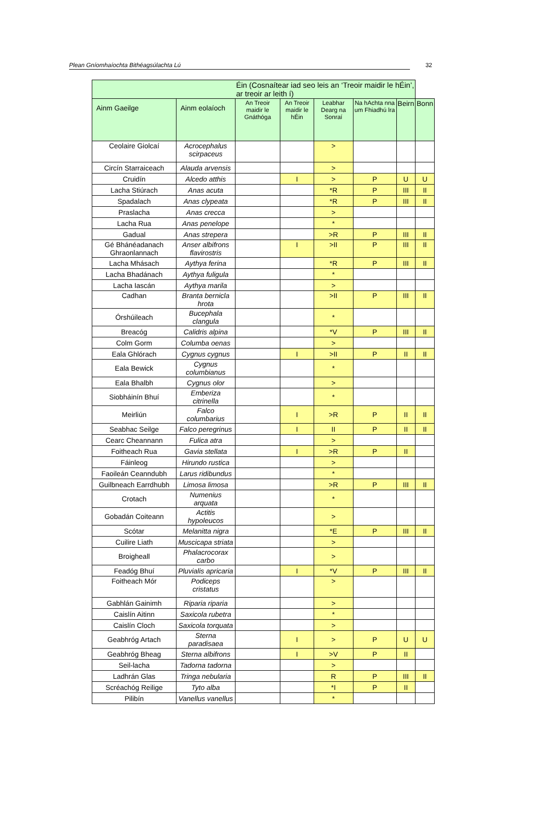Plean Gníomhaíochta Bithéagsúlachta Lú 32
| | | Éin (Cosnaítear iad seo leis an ‘Treoir maidir le hÉin’, ar treoir ar leith í) | | | | | |
| --- | --- | --- | --- | --- | --- | --- | --- |
| Ainm Gaeilge | Ainm eolaíoch | An Treoir maidir le Gnáthóga | An Treoir maidir le hÉin | Leabhar Dearg na Sonraí | Na hAchta nna um Fhiadhú lra | Beirn | Bonn |
| Ceolaire Giolcaí | Acrocephalus scirpaceus | | | > | | | |
| Circín Starraiceach | Alauda arvensis | | | > | | | |
| Cruidín | Alcedo atthis | | I | > | P | U | U |
| Lacha Stiúrach | Anas acuta | | | *R | P | III | II |
| Spadalach | Anas clypeata | | | *R | P | III | II |
| Praslacha | Anas crecca | | | > | | | |
| Lacha Rua | Anas penelope | | | * | | | |
| Gadual | Anas strepera | | | >R | P | III | II |
| Gé Bhánéadanach Ghraonlannach | Anser albifrons flavirostris | | I | >II | P | III | II |
| Lacha Mhásach | Aythya ferina | | | *R | P | III | II |
| Lacha Bhadánach | Aythya fuligula | | | * | | | |
| Lacha Iascán | Aythya marila | | | > | | | |
| Cadhan | Branta bernicla hrota | | | >II | P | III | II |
| Órshúileach | Bucephala clangula | | | * | | | |
| Breacóg | Calidris alpina | | | *V | P | III | II |
| Colm Gorm | Columba oenas | | | > | | | |
| Eala Ghlórach | Cygnus cygnus | | I | >II | P | II | II |
| Eala Bewick | Cygnus columbianus | | | * | | | |
| Eala Bhalbh | Cygnus olor | | | > | | | |
| Siobháinín Bhuí | Emberiza citrinella | | | * | | | |
| Meirliún | Falco columbarius | | I | >R | P | II | II |
| Seabhac Seilge | Falco peregrinus | | I | II | P | II | II |
| Cearc Cheannann | Fulica atra | | | > | | | |
| Foitheach Rua | Gavia stellata | | I | >R | P | II | |
| Fáinleog | Hirundo rustica | | | > | | | |
| Faoileán Ceanndubh | Larus ridibundus | | | * | | | |
| Guilbneach Earrdhubh | Limosa limosa | | | >R | P | III | II |
| Crotach | Numenius arquata | | | * | | | |
| Gobadán Coiteann | Actitis hypoleucos | | | > | | | |
| Scótar | Melanitta nigra | | | *E | P | III | II |
| Cuilire Liath | Muscicapa striata | | | > | | | |
| Broigheall | Phalacrocorax carbo | | | > | | | |
| Feadóg Bhuí | Pluvialis apricaria | | I | *V | P | III | II |
| Foitheach Mór | Podiceps cristatus | | | > | | | |
| Gabhlán Gainimh | Riparia riparia | | | > | | | |
| Caislín Aitinn | Saxicola rubetra | | | * | | | |
| Caislín Cloch | Saxicola torquata | | | > | | | |
| Geabhróg Artach | Sterna paradisaea | | I | > | P | U | U |
| Geabhróg Bheag | Sterna albifrons | | I | >V | P | II | |
| Seil-lacha | Tadorna tadorna | | | > | | | |
| Ladhrán Glas | Tringa nebularia | | | R | P | III | II |
| Scréachóg Reilige | Tyto alba | | | *I | P | II | |
| Pilibín | Vanellus vanellus | | | * | | | |